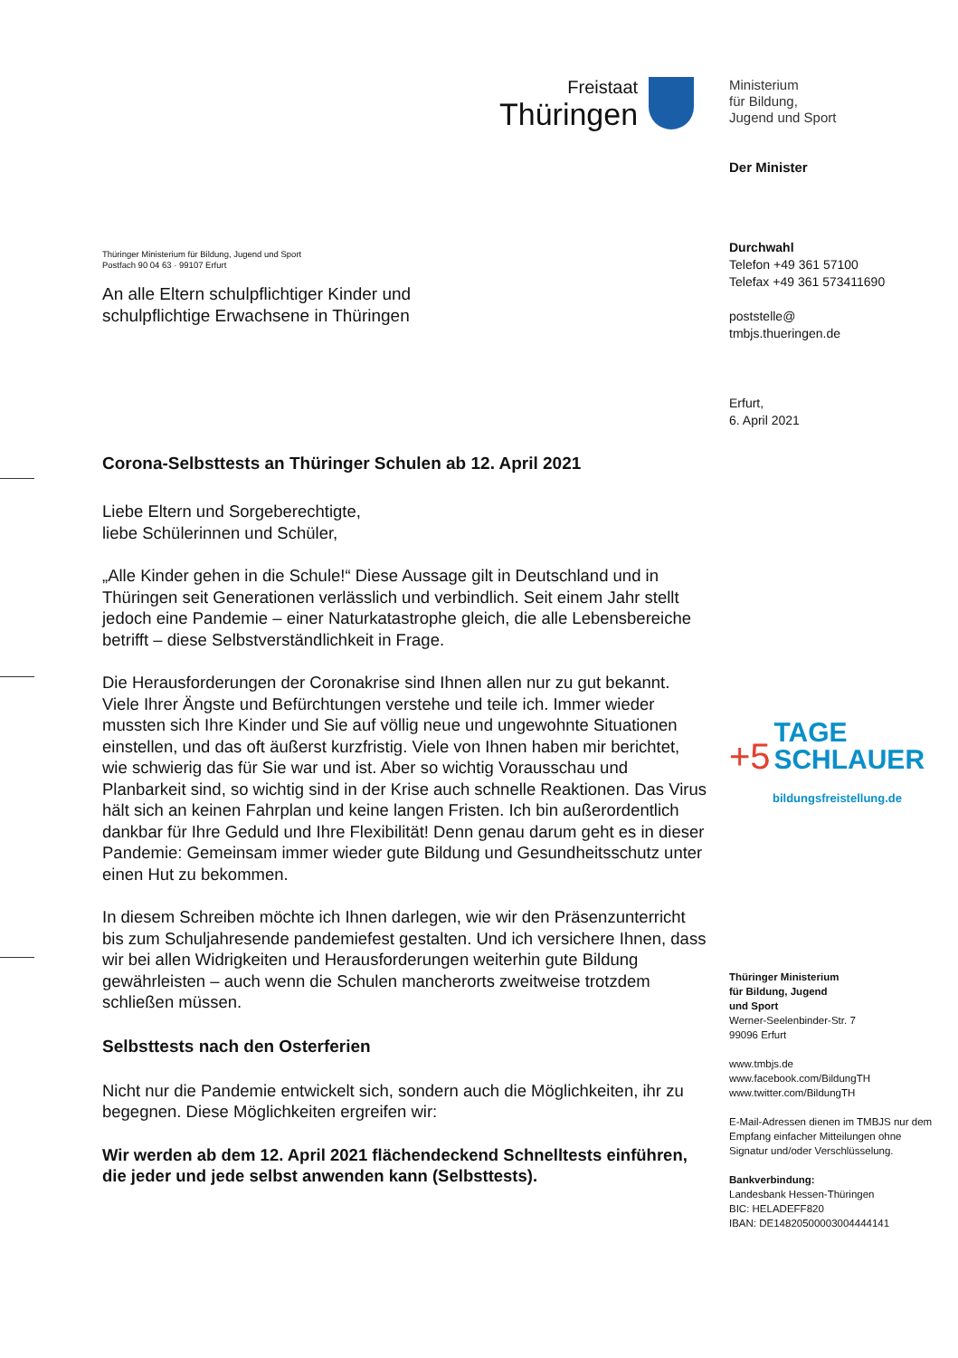Freistaat
Thüringen
Ministerium
für Bildung,
Jugend und Sport
Der Minister
Durchwahl
Telefon +49 361 57100
Telefax +49 361 573411690
poststelle@
tmbjs.thueringen.de
Erfurt,
6. April 2021
+5 TAGE
SCHLAUER
bildungsfreistellung.de
Thüringer Ministerium
für Bildung, Jugend
und Sport
Werner-Seelenbinder-Str. 7
99096 Erfurt
www.tmbjs.de
www.facebook.com/BildungTH
www.twitter.com/BildungTH
E-Mail-Adressen dienen im TMBJS nur dem Empfang einfacher Mitteilungen ohne Signatur und/oder Verschlüsselung.
Bankverbindung:
Landesbank Hessen-Thüringen
BIC: HELADEFF820
IBAN: DE14820500003004444141
Thüringer Ministerium für Bildung, Jugend und Sport
Postfach 90 04 63 · 99107 Erfurt
An alle Eltern schulpflichtiger Kinder und
schulpflichtige Erwachsene in Thüringen
Corona-Selbsttests an Thüringer Schulen ab 12. April 2021
Liebe Eltern und Sorgeberechtigte,
liebe Schülerinnen und Schüler,
„Alle Kinder gehen in die Schule!“ Diese Aussage gilt in Deutschland und in Thüringen seit Generationen verlässlich und verbindlich. Seit einem Jahr stellt jedoch eine Pandemie – einer Naturkatastrophe gleich, die alle Lebensbereiche betrifft – diese Selbstverständlichkeit in Frage.
Die Herausforderungen der Coronakrise sind Ihnen allen nur zu gut bekannt. Viele Ihrer Ängste und Befürchtungen verstehe und teile ich. Immer wieder mussten sich Ihre Kinder und Sie auf völlig neue und ungewohnte Situationen einstellen, und das oft äußerst kurzfristig. Viele von Ihnen haben mir berichtet, wie schwierig das für Sie war und ist. Aber so wichtig Vorausschau und Planbarkeit sind, so wichtig sind in der Krise auch schnelle Reaktionen. Das Virus hält sich an keinen Fahrplan und keine langen Fristen. Ich bin außerordentlich dankbar für Ihre Geduld und Ihre Flexibilität! Denn genau darum geht es in dieser Pandemie: Gemeinsam immer wieder gute Bildung und Gesundheitsschutz unter einen Hut zu bekommen.
In diesem Schreiben möchte ich Ihnen darlegen, wie wir den Präsenzunterricht bis zum Schuljahresende pandemiefest gestalten. Und ich versichere Ihnen, dass wir bei allen Widrigkeiten und Herausforderungen weiterhin gute Bildung gewährleisten – auch wenn die Schulen mancherorts zweitweise trotzdem schließen müssen.
Selbsttests nach den Osterferien
Nicht nur die Pandemie entwickelt sich, sondern auch die Möglichkeiten, ihr zu begegnen. Diese Möglichkeiten ergreifen wir:
Wir werden ab dem 12. April 2021 flächendeckend Schnelltests einführen, die jeder und jede selbst anwenden kann (Selbsttests).